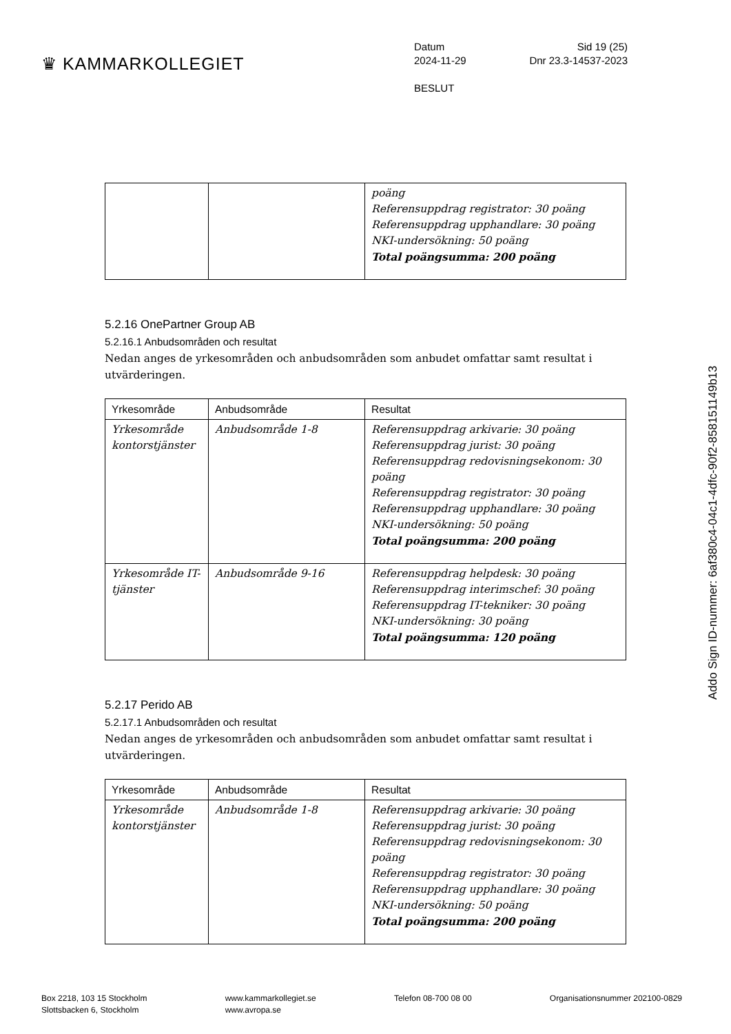♛ KAMMARKOLLEGIET
Datum Sid 19 (25)
2024-11-29 Dnr 23.3-14537-2023
BESLUT
| | | poäng Referensuppdrag registrator: 30 poäng Referensuppdrag upphandlare: 30 poäng NKI-undersökning: 50 poäng Total poängsumma: 200 poäng |
5.2.16 OnePartner Group AB
5.2.16.1 Anbudsområden och resultat
Nedan anges de yrkesområden och anbudsområden som anbudet omfattar samt resultat i utvärderingen.
| Yrkesområde | Anbudsområde | Resultat |
| --- | --- | --- |
| Yrkesområde kontorstjänster | Anbudsområde 1-8 | Referensuppdrag arkivarie: 30 poäng Referensuppdrag jurist: 30 poäng Referensuppdrag redovisningsekonom: 30 poäng Referensuppdrag registrator: 30 poäng Referensuppdrag upphandlare: 30 poäng NKI-undersökning: 50 poäng Total poängsumma: 200 poäng |
| Yrkesområde IT-tjänster | Anbudsområde 9-16 | Referensuppdrag helpdesk: 30 poäng Referensuppdrag interimschef: 30 poäng Referensuppdrag IT-tekniker: 30 poäng NKI-undersökning: 30 poäng Total poängsumma: 120 poäng |
5.2.17 Perido AB
5.2.17.1 Anbudsområden och resultat
Nedan anges de yrkesområden och anbudsområden som anbudet omfattar samt resultat i utvärderingen.
| Yrkesområde | Anbudsområde | Resultat |
| --- | --- | --- |
| Yrkesområde kontorstjänster | Anbudsområde 1-8 | Referensuppdrag arkivarie: 30 poäng Referensuppdrag jurist: 30 poäng Referensuppdrag redovisningsekonom: 30 poäng Referensuppdrag registrator: 30 poäng Referensuppdrag upphandlare: 30 poäng NKI-undersökning: 50 poäng Total poängsumma: 200 poäng |
Addo Sign ID-nummer: 6af380c4-04c1-4dfc-90f2-85815​1149b13
Box 2218, 103 15 Stockholm
Slottsbacken 6, Stockholm
www.kammarkollegiet.se
www.avropa.se
Telefon 08-700 08 00 Organisationsnummer 202100-0829